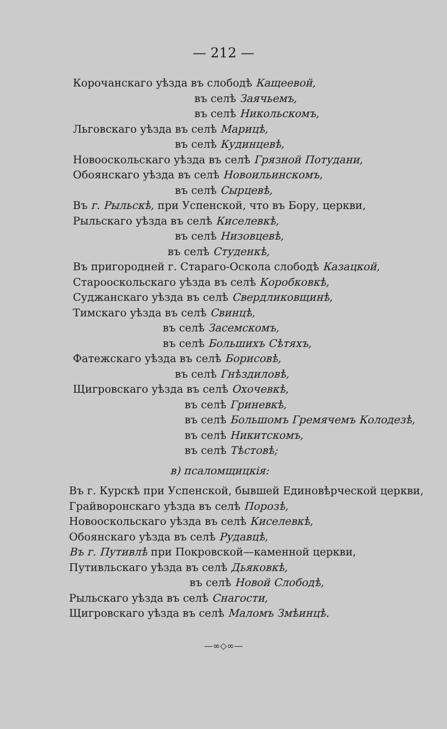— 212 —
Корочанскаго уѣзда въ слободѣ Кащеевой,
въ селѣ Заячьемъ,
въ селѣ Никольскомъ,
Льговскаго уѣзда въ селѣ Марицѣ,
въ селѣ Кудинцевѣ,
Новооскольскаго уѣзда въ селѣ Грязной Потудани,
Обоянскаго уѣзда въ селѣ Новоильинскомъ,
въ селѣ Сырцевѣ,
Въ г. Рыльскѣ, при Успенской, что въ Бору, церкви,
Рыльскаго уѣзда въ селѣ Киселевкѣ,
въ селѣ Низовцевѣ,
въ селѣ Студенкѣ,
Въ пригородней г. Стараго-Оскола слободѣ Казацкой,
Старооскольскаго уѣзда въ селѣ Коробковкѣ,
Суджанскаго уѣзда въ селѣ Свердликовщинѣ,
Тимскаго уѣзда въ селѣ Свинцѣ,
въ селѣ Засемскомъ,
въ селѣ Большихъ Сѣтяхъ,
Фатежскаго уѣзда въ селѣ Борисовѣ,
въ селѣ Гнѣздиловѣ,
Щигровскаго уѣзда въ селѣ Охочевкѣ,
въ селѣ Гриневкѣ,
въ селѣ Большомъ Гремячемъ Колодезѣ,
въ селѣ Никитскомъ,
въ селѣ Тѣстовѣ;
в) псаломщицкія:
Въ г. Курскѣ при Успенской, бывшей Единовѣрческой церкви,
Грайворонскаго уѣзда въ селѣ Порозѣ,
Новооскольскаго уѣзда въ селѣ Киселевкѣ,
Обоянскаго уѣзда въ селѣ Рудавцѣ,
Въ г. Путивлѣ при Покровской—каменной церкви,
Путивльскаго уѣзда въ селѣ Дьяковкѣ,
въ селѣ Новой Слободѣ,
Рыльскаго уѣзда въ селѣ Снагости,
Щигровскаго уѣзда въ селѣ Маломъ Змѣинцѣ.
—∞◇∞—